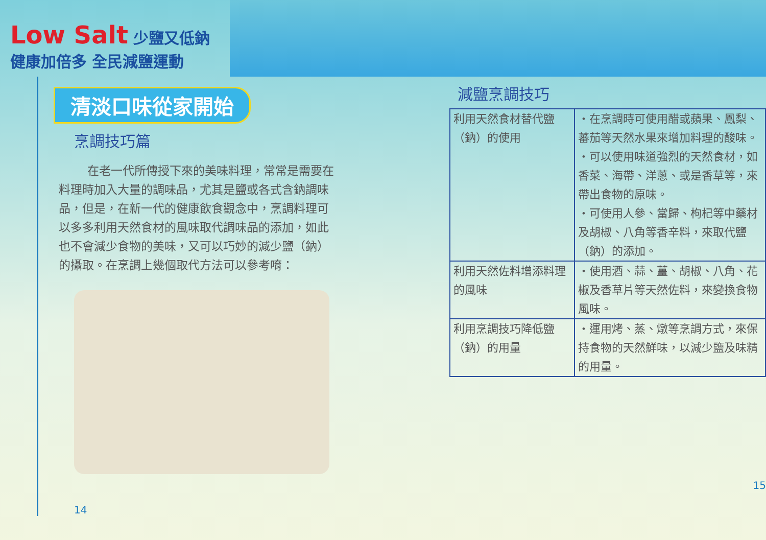Low Salt 少鹽又低鈉 健康加倍多 全民減鹽運動
清淡口味從家開始
烹調技巧篇
在老一代所傳授下來的美味料理，常常是需要在料理時加入大量的調味品，尤其是鹽或各式含鈉調味品，但是，在新一代的健康飲食觀念中，烹調料理可以多多利用天然食材的風味取代調味品的添加，如此也不會減少食物的美味，又可以巧妙的減少鹽（鈉）的攝取。在烹調上幾個取代方法可以參考唷：
14
減鹽烹調技巧
| 利用天然食材替代鹽（鈉）的使用 | ・在烹調時可使用醋或蘋果、鳳梨、蕃茄等天然水果來增加料理的酸味。 ・可以使用味道強烈的天然食材，如香菜、海帶、洋蔥、或是香草等，來帶出食物的原味。 ・可使用人參、當歸、枸杞等中藥材及胡椒、八角等香辛料，來取代鹽（鈉）的添加。 |
| 利用天然佐料增添料理的風味 | ・使用酒、蒜、薑、胡椒、八角、花椒及香草片等天然佐料，來變換食物風味。 |
| 利用烹調技巧降低鹽（鈉）的用量 | ・運用烤、蒸、燉等烹調方式，來保持食物的天然鮮味，以減少鹽及味精的用量。 |
15